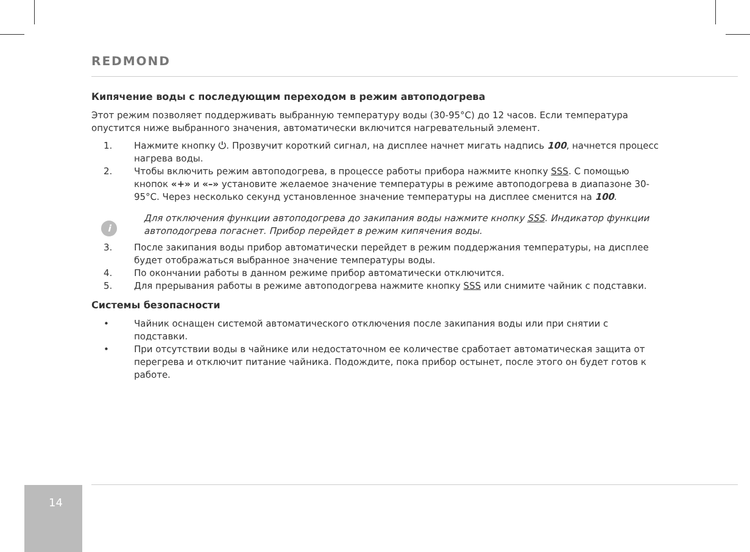REDMOND
Кипячение воды с последующим переходом в режим автоподогрева
Этот режим позволяет поддерживать выбранную температуру воды (30-95°C) до 12 часов. Если температура опустится ниже выбранного значения, автоматически включится нагревательный элемент.
1. Нажмите кнопку ⏻. Прозвучит короткий сигнал, на дисплее начнет мигать надпись 100, начнется процесс нагрева воды.
2. Чтобы включить режим автоподогрева, в процессе работы прибора нажмите кнопку SSS. С помощью кнопок «+» и «–» установите желаемое значение температуры в режиме автоподогрева в диапазоне 30-95°C. Через несколько секунд установленное значение температуры на дисплее сменится на 100.
i Для отключения функции автоподогрева до закипания воды нажмите кнопку SSS. Индикатор функции автоподогрева погаснет. Прибор перейдет в режим кипячения воды.
3. После закипания воды прибор автоматически перейдет в режим поддержания температуры, на дисплее будет отображаться выбранное значение температуры воды.
4. По окончании работы в данном режиме прибор автоматически отключится.
5. Для прерывания работы в режиме автоподогрева нажмите кнопку SSS или снимите чайник с подставки.
Системы безопасности
• Чайник оснащен системой автоматического отключения после закипания воды или при снятии с подставки.
• При отсутствии воды в чайнике или недостаточном ее количестве сработает автоматическая защита от перегрева и отключит питание чайника. Подождите, пока прибор остынет, после этого он будет готов к работе.
14